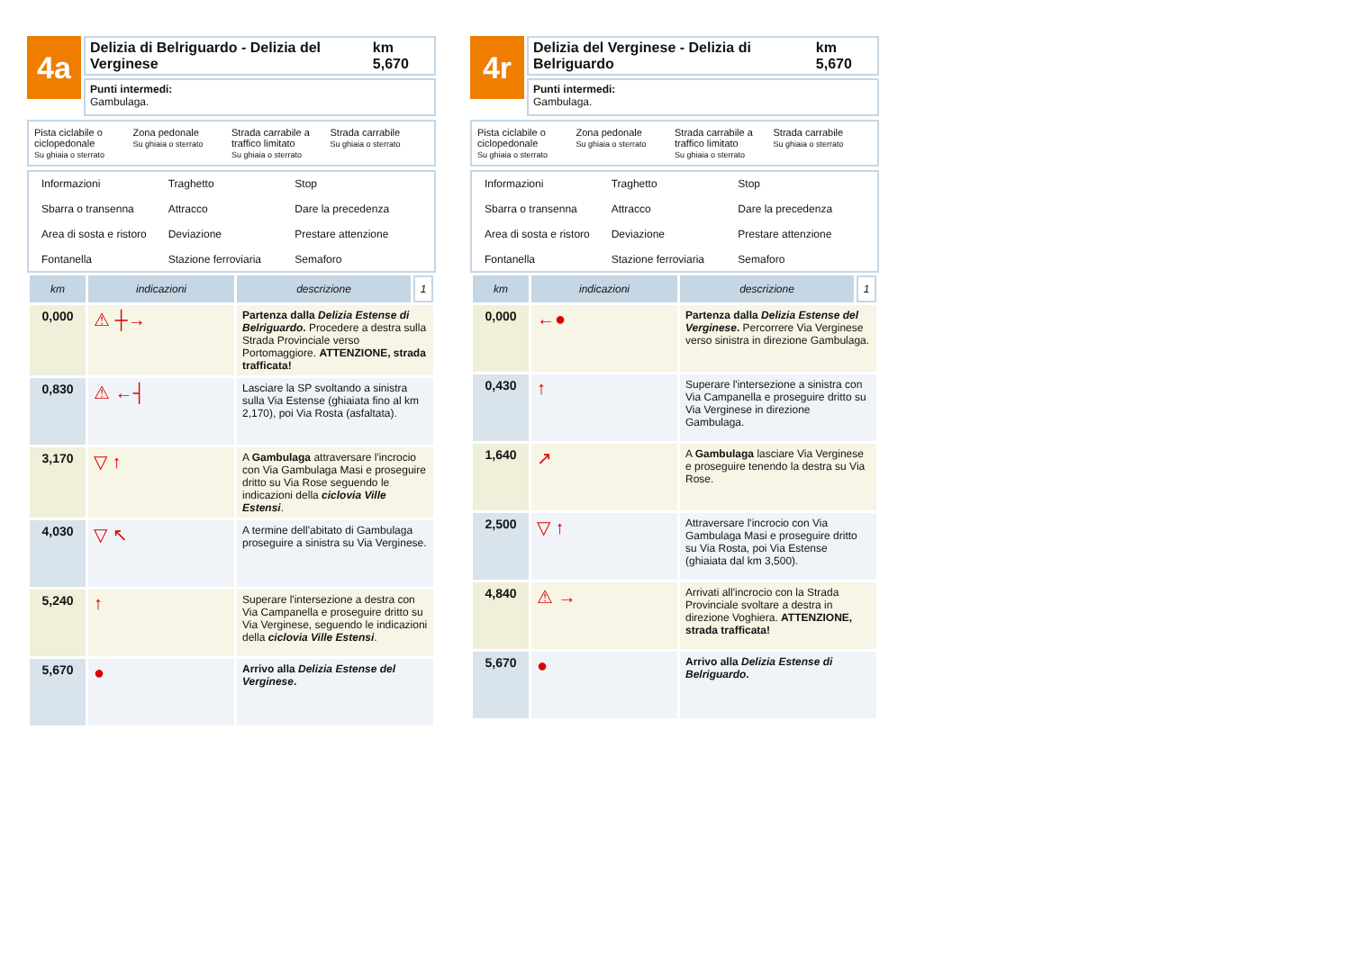4a
Delizia di Belriguardo - Delizia del Verginese km 5,670
Punti intermedi:
Gambulaga.
Pista ciclabile o ciclopedonale
Su ghiaia o sterrato
Zona pedonale
Su ghiaia o sterrato
Strada carrabile a traffico limitato
Su ghiaia o sterrato
Strada carrabile
Su ghiaia o sterrato
Informazioni
Traghetto
Stop
Sbarra o transenna
Attracco
Dare la precedenza
Area di sosta e ristoro
Deviazione
Prestare attenzione
Fontanella
Stazione ferroviaria
Semaforo
| km | indicazioni | descrizione | 1 |
| --- | --- | --- | --- |
| 0,000 | ⚠ ┼→ | Partenza dalla Delizia Estense di Belriguardo . Procedere a destra sulla Strada Provinciale verso Portomaggiore. ATTENZIONE, strada trafficata! | |
| 0,830 | ⚠ ←┤ | Lasciare la SP svoltando a sinistra sulla Via Estense (ghiaiata fino al km 2,170), poi Via Rosta (asfaltata). | |
| 3,170 | ▽ ↑ | A Gambulaga attraversare l'incrocio con Via Gambulaga Masi e proseguire dritto su Via Rose seguendo le indicazioni della ciclovia Ville Estensi . | |
| 4,030 | ▽ ↖ | A termine dell'abitato di Gambulaga proseguire a sinistra su Via Verginese. | |
| 5,240 | ↑ | Superare l'intersezione a destra con Via Campanella e proseguire dritto su Via Verginese, seguendo le indicazioni della ciclovia Ville Estensi . | |
| 5,670 | ● | Arrivo alla Delizia Estense del Verginese . | |
4r
Delizia del Verginese - Delizia di Belriguardo km 5,670
Punti intermedi:
Gambulaga.
Pista ciclabile o ciclopedonale
Su ghiaia o sterrato
Zona pedonale
Su ghiaia o sterrato
Strada carrabile a traffico limitato
Su ghiaia o sterrato
Strada carrabile
Su ghiaia o sterrato
Informazioni
Traghetto
Stop
Sbarra o transenna
Attracco
Dare la precedenza
Area di sosta e ristoro
Deviazione
Prestare attenzione
Fontanella
Stazione ferroviaria
Semaforo
| km | indicazioni | descrizione | 1 |
| --- | --- | --- | --- |
| 0,000 | ←● | Partenza dalla Delizia Estense del Verginese . Percorrere Via Verginese verso sinistra in direzione Gambulaga. | |
| 0,430 | ↑ | Superare l'intersezione a sinistra con Via Campanella e proseguire dritto su Via Verginese in direzione Gambulaga. | |
| 1,640 | ↗ | A Gambulaga lasciare Via Verginese e proseguire tenendo la destra su Via Rose. | |
| 2,500 | ▽ ↑ | Attraversare l'incrocio con Via Gambulaga Masi e proseguire dritto su Via Rosta, poi Via Estense (ghiaiata dal km 3,500). | |
| 4,840 | ⚠ → | Arrivati all'incrocio con la Strada Provinciale svoltare a destra in direzione Voghiera. ATTENZIONE, strada trafficata! | |
| 5,670 | ● | Arrivo alla Delizia Estense di Belriguardo . | |